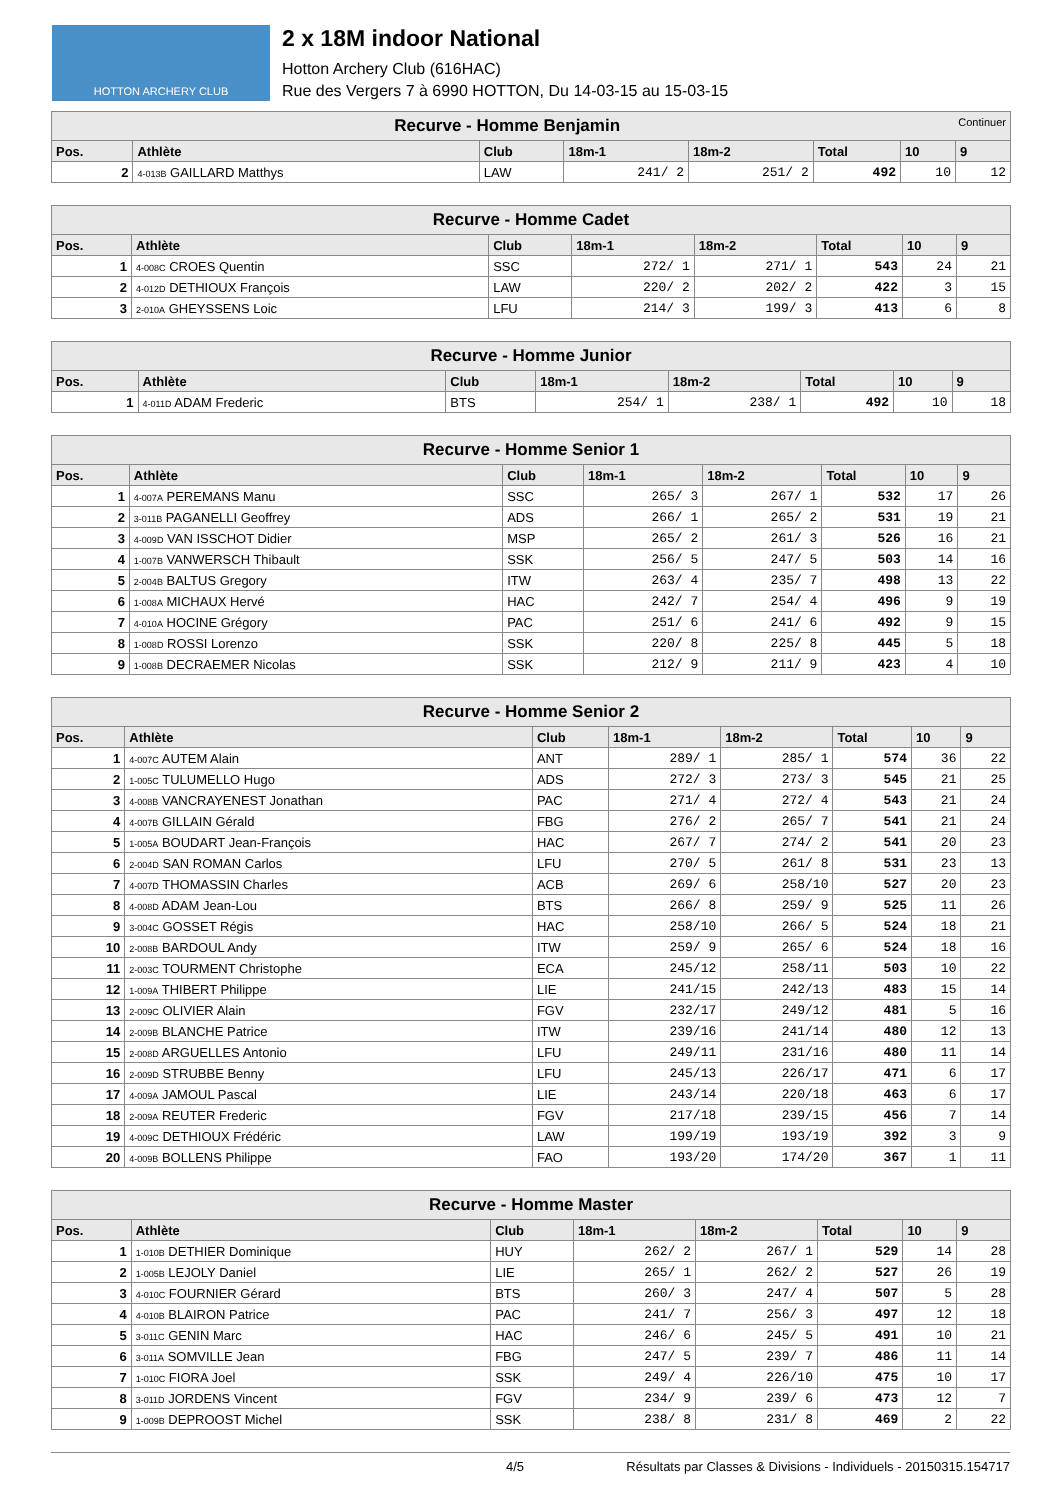HOTTON ARCHERY CLUB
2 x 18M indoor National
Hotton Archery Club (616HAC)
Rue des Vergers 7 à 6990 HOTTON, Du 14-03-15 au 15-03-15
| Recurve - Homme Benjamin Continuer | | | | | | | |
| --- | --- | --- | --- | --- | --- | --- | --- |
| Pos. | Athlète | Club | 18m-1 | 18m-2 | Total | 10 | 9 |
| 2 | 4-013B GAILLARD Matthys | LAW | 241/ 2 | 251/ 2 | 492 | 10 | 12 |
| Recurve - Homme Cadet | | | | | | | |
| --- | --- | --- | --- | --- | --- | --- | --- |
| Pos. | Athlète | Club | 18m-1 | 18m-2 | Total | 10 | 9 |
| 1 | 4-008C CROES Quentin | SSC | 272/ 1 | 271/ 1 | 543 | 24 | 21 |
| 2 | 4-012D DETHIOUX François | LAW | 220/ 2 | 202/ 2 | 422 | 3 | 15 |
| 3 | 2-010A GHEYSSENS Loic | LFU | 214/ 3 | 199/ 3 | 413 | 6 | 8 |
| Recurve - Homme Junior | | | | | | | |
| --- | --- | --- | --- | --- | --- | --- | --- |
| Pos. | Athlète | Club | 18m-1 | 18m-2 | Total | 10 | 9 |
| 1 | 4-011D ADAM Frederic | BTS | 254/ 1 | 238/ 1 | 492 | 10 | 18 |
| Recurve - Homme Senior 1 | | | | | | | |
| --- | --- | --- | --- | --- | --- | --- | --- |
| Pos. | Athlète | Club | 18m-1 | 18m-2 | Total | 10 | 9 |
| 1 | 4-007A PEREMANS Manu | SSC | 265/ 3 | 267/ 1 | 532 | 17 | 26 |
| 2 | 3-011B PAGANELLI Geoffrey | ADS | 266/ 1 | 265/ 2 | 531 | 19 | 21 |
| 3 | 4-009D VAN ISSCHOT Didier | MSP | 265/ 2 | 261/ 3 | 526 | 16 | 21 |
| 4 | 1-007B VANWERSCH Thibault | SSK | 256/ 5 | 247/ 5 | 503 | 14 | 16 |
| 5 | 2-004B BALTUS Gregory | ITW | 263/ 4 | 235/ 7 | 498 | 13 | 22 |
| 6 | 1-008A MICHAUX Hervé | HAC | 242/ 7 | 254/ 4 | 496 | 9 | 19 |
| 7 | 4-010A HOCINE Grégory | PAC | 251/ 6 | 241/ 6 | 492 | 9 | 15 |
| 8 | 1-008D ROSSI Lorenzo | SSK | 220/ 8 | 225/ 8 | 445 | 5 | 18 |
| 9 | 1-008B DECRAEMER Nicolas | SSK | 212/ 9 | 211/ 9 | 423 | 4 | 10 |
| Recurve - Homme Senior 2 | | | | | | | |
| --- | --- | --- | --- | --- | --- | --- | --- |
| Pos. | Athlète | Club | 18m-1 | 18m-2 | Total | 10 | 9 |
| 1 | 4-007C AUTEM Alain | ANT | 289/ 1 | 285/ 1 | 574 | 36 | 22 |
| 2 | 1-005C TULUMELLO Hugo | ADS | 272/ 3 | 273/ 3 | 545 | 21 | 25 |
| 3 | 4-008B VANCRAYENEST Jonathan | PAC | 271/ 4 | 272/ 4 | 543 | 21 | 24 |
| 4 | 4-007B GILLAIN Gérald | FBG | 276/ 2 | 265/ 7 | 541 | 21 | 24 |
| 5 | 1-005A BOUDART Jean-François | HAC | 267/ 7 | 274/ 2 | 541 | 20 | 23 |
| 6 | 2-004D SAN ROMAN Carlos | LFU | 270/ 5 | 261/ 8 | 531 | 23 | 13 |
| 7 | 4-007D THOMASSIN Charles | ACB | 269/ 6 | 258/10 | 527 | 20 | 23 |
| 8 | 4-008D ADAM Jean-Lou | BTS | 266/ 8 | 259/ 9 | 525 | 11 | 26 |
| 9 | 3-004C GOSSET Régis | HAC | 258/10 | 266/ 5 | 524 | 18 | 21 |
| 10 | 2-008B BARDOUL Andy | ITW | 259/ 9 | 265/ 6 | 524 | 18 | 16 |
| 11 | 2-003C TOURMENT Christophe | ECA | 245/12 | 258/11 | 503 | 10 | 22 |
| 12 | 1-009A THIBERT Philippe | LIE | 241/15 | 242/13 | 483 | 15 | 14 |
| 13 | 2-009C OLIVIER Alain | FGV | 232/17 | 249/12 | 481 | 5 | 16 |
| 14 | 2-009B BLANCHE Patrice | ITW | 239/16 | 241/14 | 480 | 12 | 13 |
| 15 | 2-008D ARGUELLES Antonio | LFU | 249/11 | 231/16 | 480 | 11 | 14 |
| 16 | 2-009D STRUBBE Benny | LFU | 245/13 | 226/17 | 471 | 6 | 17 |
| 17 | 4-009A JAMOUL Pascal | LIE | 243/14 | 220/18 | 463 | 6 | 17 |
| 18 | 2-009A REUTER Frederic | FGV | 217/18 | 239/15 | 456 | 7 | 14 |
| 19 | 4-009C DETHIOUX Frédéric | LAW | 199/19 | 193/19 | 392 | 3 | 9 |
| 20 | 4-009B BOLLENS Philippe | FAO | 193/20 | 174/20 | 367 | 1 | 11 |
| Recurve - Homme Master | | | | | | | |
| --- | --- | --- | --- | --- | --- | --- | --- |
| Pos. | Athlète | Club | 18m-1 | 18m-2 | Total | 10 | 9 |
| 1 | 1-010B DETHIER Dominique | HUY | 262/ 2 | 267/ 1 | 529 | 14 | 28 |
| 2 | 1-005B LEJOLY Daniel | LIE | 265/ 1 | 262/ 2 | 527 | 26 | 19 |
| 3 | 4-010C FOURNIER Gérard | BTS | 260/ 3 | 247/ 4 | 507 | 5 | 28 |
| 4 | 4-010B BLAIRON Patrice | PAC | 241/ 7 | 256/ 3 | 497 | 12 | 18 |
| 5 | 3-011C GENIN Marc | HAC | 246/ 6 | 245/ 5 | 491 | 10 | 21 |
| 6 | 3-011A SOMVILLE Jean | FBG | 247/ 5 | 239/ 7 | 486 | 11 | 14 |
| 7 | 1-010C FIORA Joel | SSK | 249/ 4 | 226/10 | 475 | 10 | 17 |
| 8 | 3-011D JORDENS Vincent | FGV | 234/ 9 | 239/ 6 | 473 | 12 | 7 |
| 9 | 1-009B DEPROOST Michel | SSK | 238/ 8 | 231/ 8 | 469 | 2 | 22 |
4/5 Résultats par Classes & Divisions - Individuels - 20150315.154717